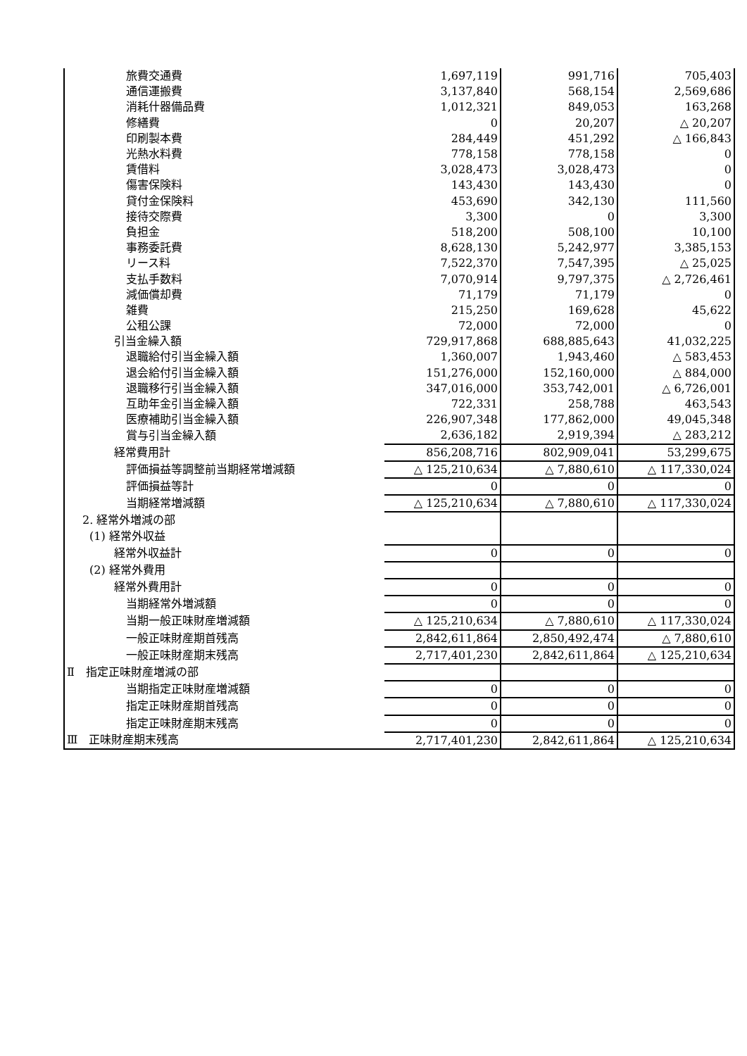| 旅費交通費 | 1,697,119 | 991,716 | 705,403 |
| 通信運搬費 | 3,137,840 | 568,154 | 2,569,686 |
| 消耗什器備品費 | 1,012,321 | 849,053 | 163,268 |
| 修繕費 | 0 | 20,207 | △ 20,207 |
| 印刷製本費 | 284,449 | 451,292 | △ 166,843 |
| 光熱水料費 | 778,158 | 778,158 | 0 |
| 賃借料 | 3,028,473 | 3,028,473 | 0 |
| 傷害保険料 | 143,430 | 143,430 | 0 |
| 貸付金保険料 | 453,690 | 342,130 | 111,560 |
| 接待交際費 | 3,300 | 0 | 3,300 |
| 負担金 | 518,200 | 508,100 | 10,100 |
| 事務委託費 | 8,628,130 | 5,242,977 | 3,385,153 |
| リース料 | 7,522,370 | 7,547,395 | △ 25,025 |
| 支払手数料 | 7,070,914 | 9,797,375 | △ 2,726,461 |
| 減価償却費 | 71,179 | 71,179 | 0 |
| 雑費 | 215,250 | 169,628 | 45,622 |
| 公租公課 | 72,000 | 72,000 | 0 |
| 引当金繰入額 | 729,917,868 | 688,885,643 | 41,032,225 |
| 退職給付引当金繰入額 | 1,360,007 | 1,943,460 | △ 583,453 |
| 退会給付引当金繰入額 | 151,276,000 | 152,160,000 | △ 884,000 |
| 退職移行引当金繰入額 | 347,016,000 | 353,742,001 | △ 6,726,001 |
| 互助年金引当金繰入額 | 722,331 | 258,788 | 463,543 |
| 医療補助引当金繰入額 | 226,907,348 | 177,862,000 | 49,045,348 |
| 賞与引当金繰入額 | 2,636,182 | 2,919,394 | △ 283,212 |
| 経常費用計 | 856,208,716 | 802,909,041 | 53,299,675 |
| 評価損益等調整前当期経常増減額 | △ 125,210,634 | △ 7,880,610 | △ 117,330,024 |
| 評価損益等計 | 0 | 0 | 0 |
| 当期経常増減額 | △ 125,210,634 | △ 7,880,610 | △ 117,330,024 |
| 2. 経常外増減の部 | | | |
| (1) 経常外収益 | | | |
| 経常外収益計 | 0 | 0 | 0 |
| (2) 経常外費用 | | | |
| 経常外費用計 | 0 | 0 | 0 |
| 当期経常外増減額 | 0 | 0 | 0 |
| 当期一般正味財産増減額 | △ 125,210,634 | △ 7,880,610 | △ 117,330,024 |
| 一般正味財産期首残高 | 2,842,611,864 | 2,850,492,474 | △ 7,880,610 |
| 一般正味財産期末残高 | 2,717,401,230 | 2,842,611,864 | △ 125,210,634 |
| Ⅱ 指定正味財産増減の部 | | | |
| 当期指定正味財産増減額 | 0 | 0 | 0 |
| 指定正味財産期首残高 | 0 | 0 | 0 |
| 指定正味財産期末残高 | 0 | 0 | 0 |
| Ⅲ 正味財産期末残高 | 2,717,401,230 | 2,842,611,864 | △ 125,210,634 |